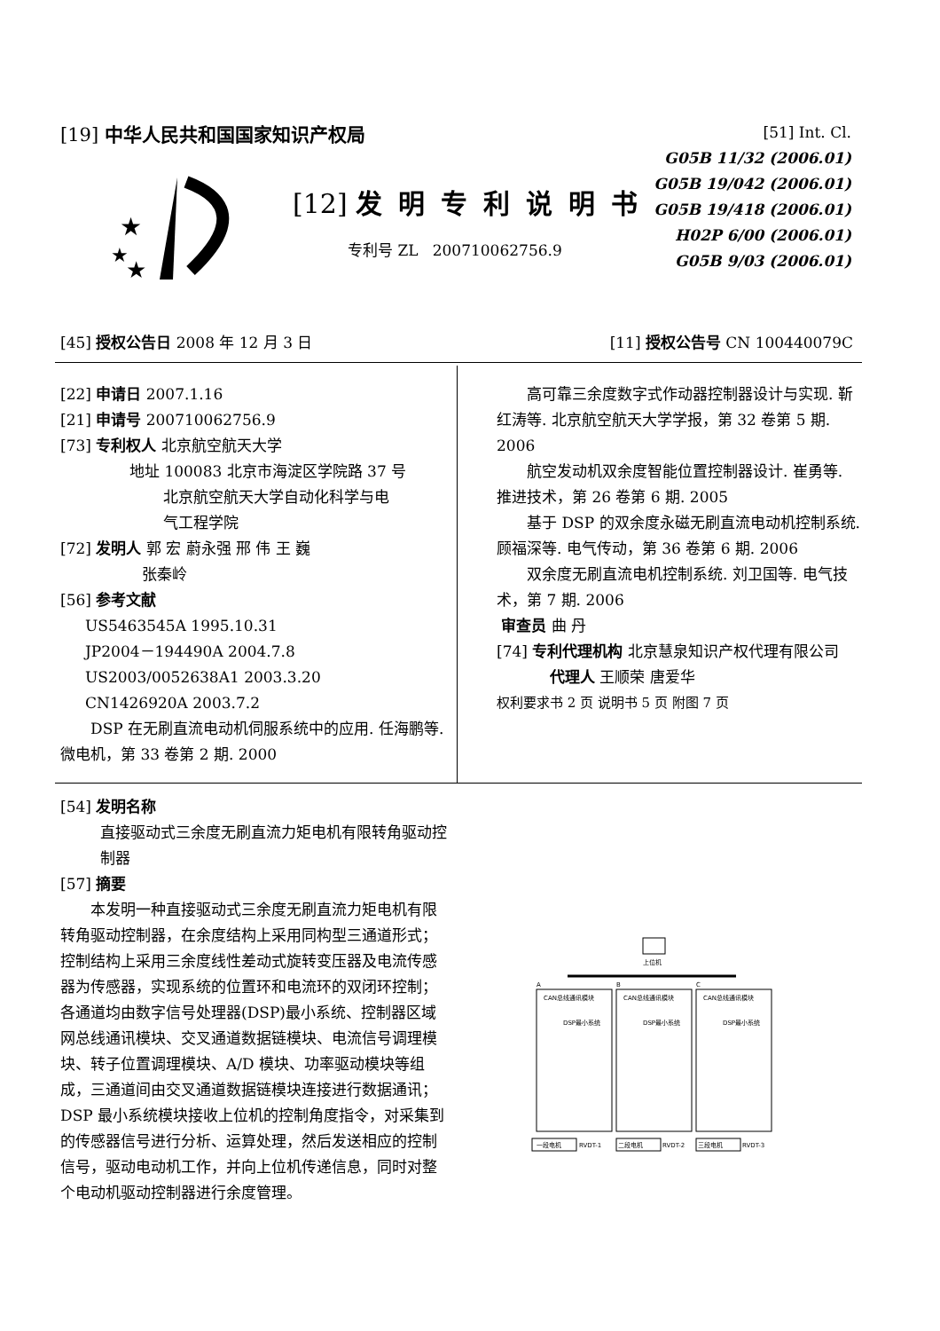[19] 中华人民共和国国家知识产权局
★
★
★
[12] 发明专利说明书
专利号 ZL 200710062756.9
[51] Int. Cl.
G05B 11/32 (2006.01)
G05B 19/042 (2006.01)
G05B 19/418 (2006.01)
H02P 6/00 (2006.01)
G05B 9/03 (2006.01)
[45] 授权公告日 2008 年 12 月 3 日
[11] 授权公告号 CN 100440079C
[22] 申请日 2007.1.16
[21] 申请号 200710062756.9
[73] 专利权人 北京航空航天大学
地址 100083 北京市海淀区学院路 37 号
北京航空航天大学自动化科学与电
气工程学院
[72] 发明人 郭 宏 蔚永强 邢 伟 王 巍
张秦岭
[56] 参考文献
US5463545A 1995.10.31
JP2004－194490A 2004.7.8
US2003/0052638A1 2003.3.20
CN1426920A 2003.7.2
DSP 在无刷直流电动机伺服系统中的应用. 任海鹏等. 微电机，第 33 卷第 2 期. 2000
高可靠三余度数字式作动器控制器设计与实现. 靳红涛等. 北京航空航天大学学报，第 32 卷第 5 期. 2006
航空发动机双余度智能位置控制器设计. 崔勇等. 推进技术，第 26 卷第 6 期. 2005
基于 DSP 的双余度永磁无刷直流电动机控制系统. 顾福深等. 电气传动，第 36 卷第 6 期. 2006
双余度无刷直流电机控制系统. 刘卫国等. 电气技术，第 7 期. 2006
审查员 曲 丹
[74] 专利代理机构 北京慧泉知识产权代理有限公司
代理人 王顺荣 唐爱华
权利要求书 2 页 说明书 5 页 附图 7 页
[54] 发明名称
直接驱动式三余度无刷直流力矩电机有限转角驱动控制器
[57] 摘要
本发明一种直接驱动式三余度无刷直流力矩电机有限转角驱动控制器，在余度结构上采用同构型三通道形式；控制结构上采用三余度线性差动式旋转变压器及电流传感器为传感器，实现系统的位置环和电流环的双闭环控制；各通道均由数字信号处理器(DSP)最小系统、控制器区域网总线通讯模块、交叉通道数据链模块、电流信号调理模块、转子位置调理模块、A/D 模块、功率驱动模块等组成，三通道间由交叉通道数据链模块连接进行数据通讯；DSP 最小系统模块接收上位机的控制角度指令，对采集到的传感器信号进行分析、运算处理，然后发送相应的控制信号，驱动电动机工作，并向上位机传递信息，同时对整个电动机驱动控制器进行余度管理。
上位机
A
B
C
CAN总线通讯模块
CAN总线通讯模块
CAN总线通讯模块
DSP最小系统
DSP最小系统
DSP最小系统
一段电机
二段电机
三段电机
RVDT-1
RVDT-2
RVDT-3